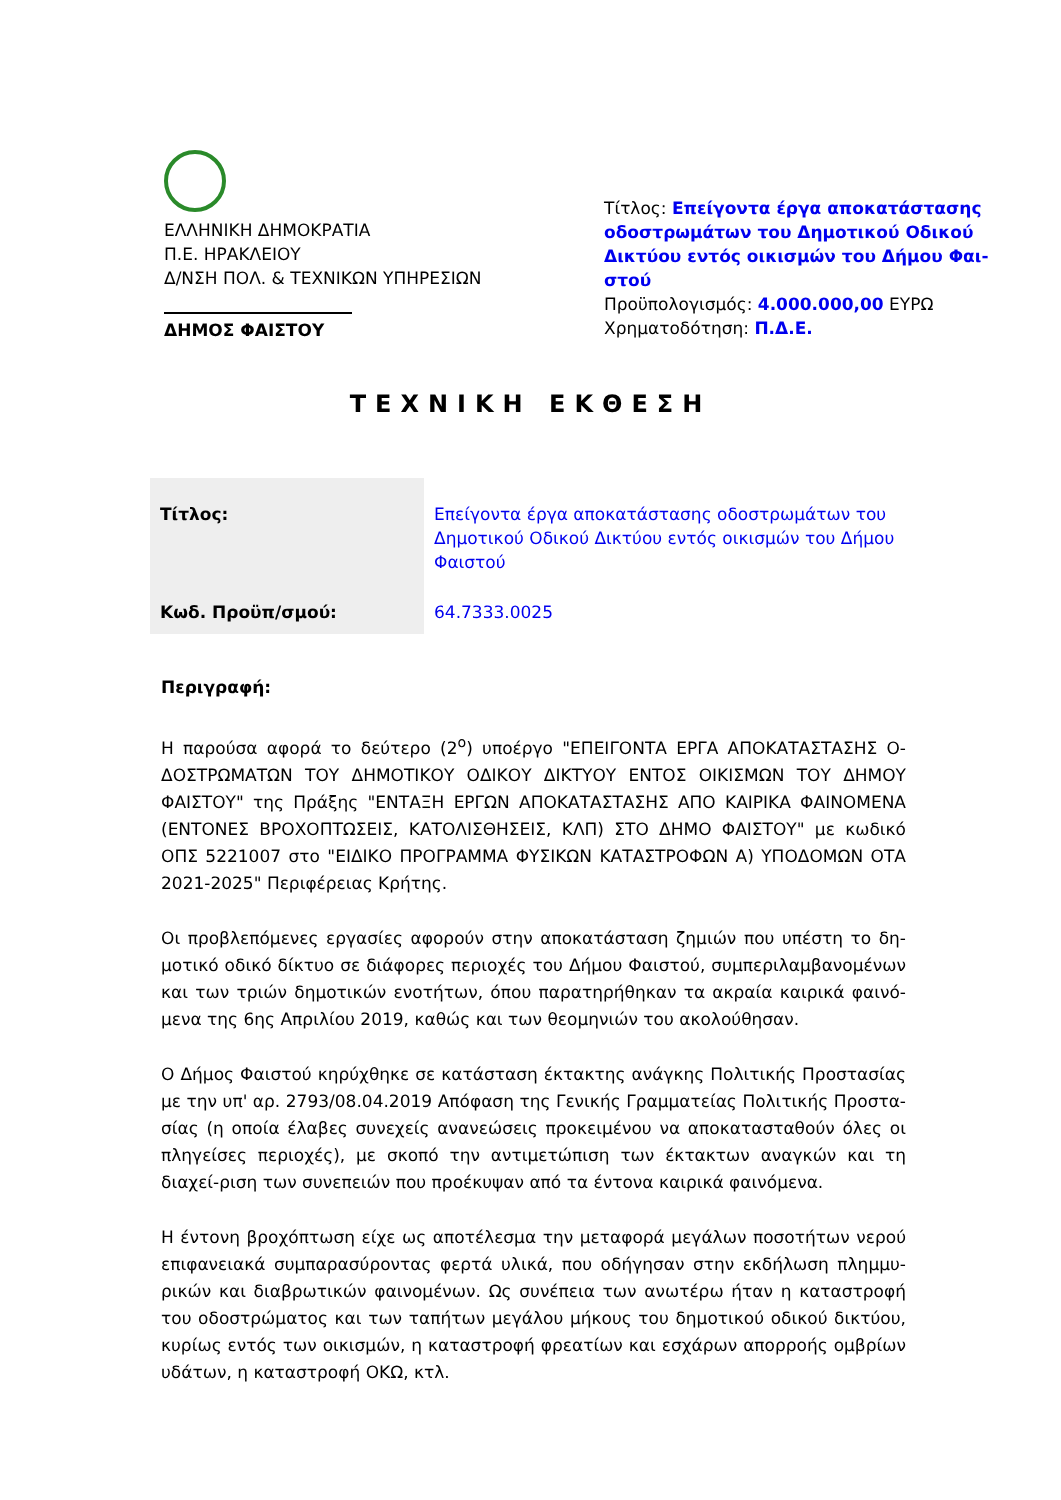ΕΛΛΗΝΙΚΗ ΔΗΜΟΚΡΑΤΙΑ
Π.Ε. ΗΡΑΚΛΕΙΟΥ
Δ/ΝΣΗ ΠΟΛ. & ΤΕΧΝΙΚΩΝ ΥΠΗΡΕΣΙΩΝ
ΔΗΜΟΣ ΦΑΙΣΤΟΥ
Τίτλος: Επείγοντα έργα αποκατάστασης οδοστρωμάτων του Δημοτικού Οδικού Δικτύου εντός οικισμών του Δήμου Φαι-στού
Προϋπολογισμός: 4.000.000,00 ΕΥΡΩ
Χρηματοδότηση: Π.Δ.Ε.
ΤΕΧΝΙΚΗ ΕΚΘΕΣΗ
| Τίτλος: | Επείγοντα έργα αποκατάστασης οδοστρωμάτων του Δημοτικού Οδικού Δικτύου εντός οικισμών του Δήμου Φαιστού |
| Κωδ. Προϋπ/σμού: | 64.7333.0025 |
Περιγραφή:
Η παρούσα αφορά το δεύτερο (2<sup>ο</sup>) υποέργο "ΕΠΕΙΓΟΝΤΑ ΕΡΓΑ ΑΠΟΚΑΤΑΣΤΑΣΗΣ Ο-ΔΟΣΤΡΩΜΑΤΩΝ ΤΟΥ ΔΗΜΟΤΙΚΟΥ ΟΔΙΚΟΥ ΔΙΚΤΥΟΥ ΕΝΤΟΣ ΟΙΚΙΣΜΩΝ ΤΟΥ ΔΗΜΟΥ ΦΑΙΣΤΟΥ" της Πράξης "ΕΝΤΑΞΗ ΕΡΓΩΝ ΑΠΟΚΑΤΑΣΤΑΣΗΣ ΑΠΟ ΚΑΙΡΙΚΑ ΦΑΙΝΟΜΕΝΑ (ΕΝΤΟΝΕΣ ΒΡΟΧΟΠΤΩΣΕΙΣ, ΚΑΤΟΛΙΣΘΗΣΕΙΣ, ΚΛΠ) ΣΤΟ ΔΗΜΟ ΦΑΙΣΤΟΥ" με κωδικό ΟΠΣ 5221007 στο "ΕΙΔΙΚΟ ΠΡΟΓΡΑΜΜΑ ΦΥΣΙΚΩΝ ΚΑΤΑΣΤΡΟΦΩΝ Α) ΥΠΟΔΟΜΩΝ ΟΤΑ 2021-2025" Περιφέρειας Κρήτης.
Οι προβλεπόμενες εργασίες αφορούν στην αποκατάσταση ζημιών που υπέστη το δη-μοτικό οδικό δίκτυο σε διάφορες περιοχές του Δήμου Φαιστού, συμπεριλαμβανομένων και των τριών δημοτικών ενοτήτων, όπου παρατηρήθηκαν τα ακραία καιρικά φαινό-μενα της 6ης Απριλίου 2019, καθώς και των θεομηνιών του ακολούθησαν.
Ο Δήμος Φαιστού κηρύχθηκε σε κατάσταση έκτακτης ανάγκης Πολιτικής Προστασίας με την υπ' αρ. 2793/08.04.2019 Απόφαση της Γενικής Γραμματείας Πολιτικής Προστα-σίας (η οποία έλαβες συνεχείς ανανεώσεις προκειμένου να αποκατασταθούν όλες οι πληγείσες περιοχές), με σκοπό την αντιμετώπιση των έκτακτων αναγκών και τη διαχεί-ριση των συνεπειών που προέκυψαν από τα έντονα καιρικά φαινόμενα.
Η έντονη βροχόπτωση είχε ως αποτέλεσμα την μεταφορά μεγάλων ποσοτήτων νερού επιφανειακά συμπαρασύροντας φερτά υλικά, που οδήγησαν στην εκδήλωση πλημμυ-ρικών και διαβρωτικών φαινομένων. Ως συνέπεια των ανωτέρω ήταν η καταστροφή του οδοστρώματος και των ταπήτων μεγάλου μήκους του δημοτικού οδικού δικτύου, κυρίως εντός των οικισμών, η καταστροφή φρεατίων και εσχάρων απορροής ομβρίων υδάτων, η καταστροφή ΟΚΩ, κτλ.